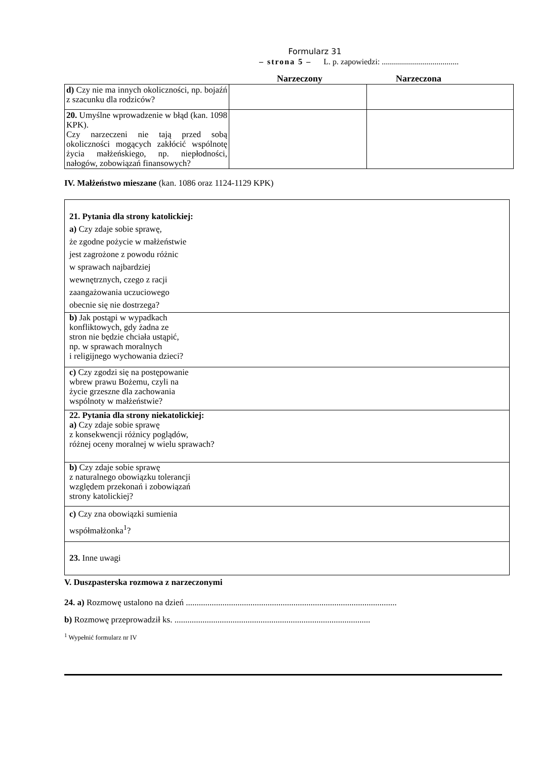Formularz 31
– strona 5 – L. p. zapowiedzi: ......................................
Narzeczony Narzeczona
| d) Czy nie ma innych okoliczności, np. bojaźń z szacunku dla rodziców? | | |
| 20. Umyślne wprowadzenie w błąd (kan. 1098 KPK). Czy narzeczeni nie tają przed sobą okoliczności mogących zakłócić wspólnotę życia małżeńskiego, np. niepłodności, nałogów, zobowiązań finansowych? | | |
IV. Małżeństwo mieszane (kan. 1086 oraz 1124-1129 KPK)
| 21. Pytania dla strony katolickiej: a) Czy zdaje sobie sprawę, że zgodne pożycie w małżeństwie jest zagrożone z powodu różnic w sprawach najbardziej wewnętrznych, czego z racji zaangażowania uczuciowego obecnie się nie dostrzega? |
| b) Jak postąpi w wypadkach konfliktowych, gdy żadna ze stron nie będzie chciała ustąpić, np. w sprawach moralnych i religijnego wychowania dzieci? |
| c) Czy zgodzi się na postępowanie wbrew prawu Bożemu, czyli na życie grzeszne dla zachowania wspólnoty w małżeństwie? |
| 22. Pytania dla strony niekatolickiej: a) Czy zdaje sobie sprawę z konsekwencji różnicy poglądów, różnej oceny moralnej w wielu sprawach? |
| b) Czy zdaje sobie sprawę z naturalnego obowiązku tolerancji względem przekonań i zobowiązań strony katolickiej? |
| c) Czy zna obowiązki sumienia współmałżonka<sup>1</sup>? |
| 23. Inne uwagi |
V. Duszpasterska rozmowa z narzeczonymi
24. a) Rozmowę ustalono na dzień ..................................................................................................
b) Rozmowę przeprowadził ks. ...........................................................................................
<sup>1</sup> Wypełnić formularz nr IV